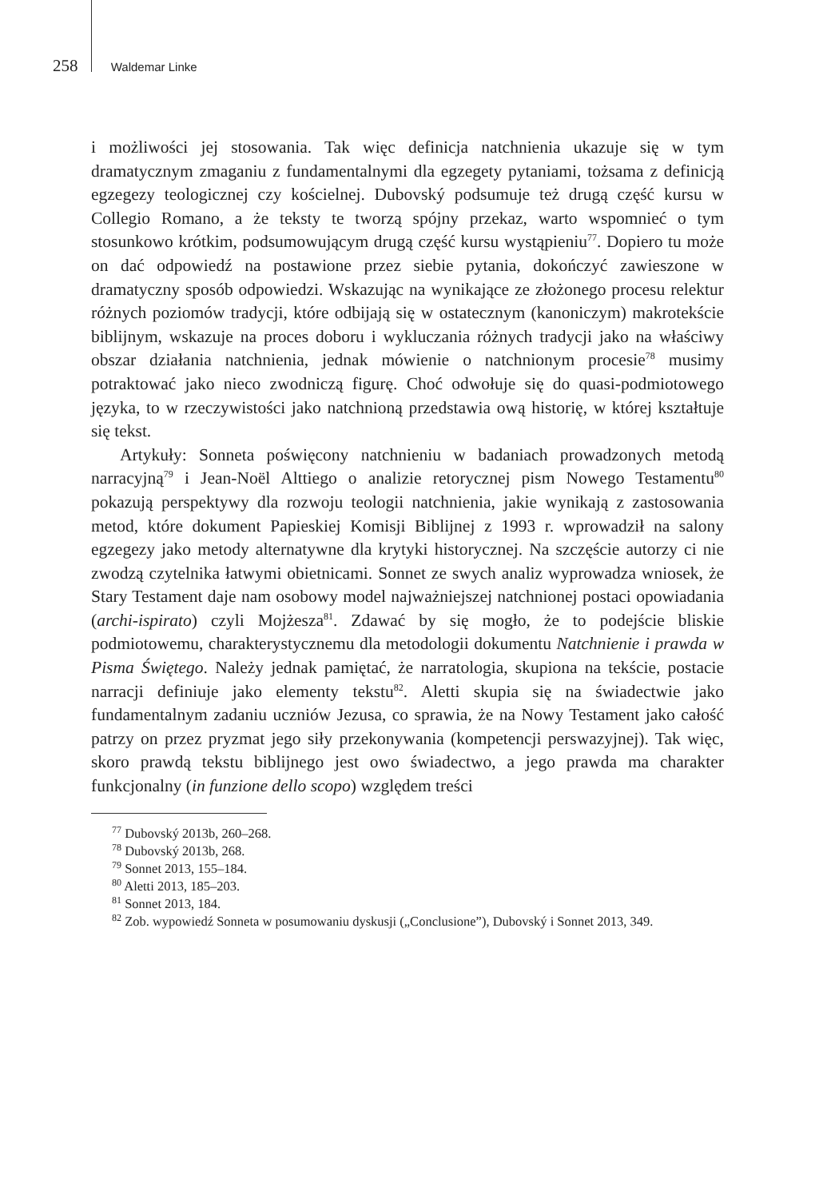258 Waldemar Linke
i możliwości jej stosowania. Tak więc definicja natchnienia ukazuje się w tym dramatycznym zmaganiu z fundamentalnymi dla egzegety pytaniami, tożsama z definicją egzegezy teologicznej czy kościelnej. Dubovský podsumuje też drugą część kursu w Collegio Romano, a że teksty te tworzą spójny przekaz, warto wspomnieć o tym stosunkowo krótkim, podsumowującym drugą część kursu wystąpieniu<sup>77</sup>. Dopiero tu może on dać odpowiedź na postawione przez siebie pytania, dokończyć zawieszone w dramatyczny sposób odpowiedzi. Wskazując na wynikające ze złożonego procesu relektur różnych poziomów tradycji, które odbijają się w ostatecznym (kanoniczym) makrotekście biblijnym, wskazuje na proces doboru i wykluczania różnych tradycji jako na właściwy obszar działania natchnienia, jednak mówienie o natchnionym procesie<sup>78</sup> musimy potraktować jako nieco zwodniczą figurę. Choć odwołuje się do quasi-podmiotowego języka, to w rzeczywistości jako natchnioną przedstawia ową historię, w której kształtuje się tekst.
Artykuły: Sonneta poświęcony natchnieniu w badaniach prowadzonych metodą narracyjną<sup>79</sup> i Jean-Noël Alttiego o analizie retorycznej pism Nowego Testamentu<sup>80</sup> pokazują perspektywy dla rozwoju teologii natchnienia, jakie wynikają z zastosowania metod, które dokument Papieskiej Komisji Biblijnej z 1993 r. wprowadził na salony egzegezy jako metody alternatywne dla krytyki historycznej. Na szczęście autorzy ci nie zwodzą czytelnika łatwymi obietnicami. Sonnet ze swych analiz wyprowadza wniosek, że Stary Testament daje nam osobowy model najważniejszej natchnionej postaci opowiadania (archi-ispirato) czyli Mojżesza<sup>81</sup>. Zdawać by się mogło, że to podejście bliskie podmiotowemu, charakterystycznemu dla metodologii dokumentu Natchnienie i prawda w Pisma Świętego. Należy jednak pamiętać, że narratologia, skupiona na tekście, postacie narracji definiuje jako elementy tekstu<sup>82</sup>. Aletti skupia się na świadectwie jako fundamentalnym zadaniu uczniów Jezusa, co sprawia, że na Nowy Testament jako całość patrzy on przez pryzmat jego siły przekonywania (kompetencji perswazyjnej). Tak więc, skoro prawdą tekstu biblijnego jest owo świadectwo, a jego prawda ma charakter funkcjonalny (in funzione dello scopo) względem treści
<sup>77</sup> Dubovský 2013b, 260–268.
<sup>78</sup> Dubovský 2013b, 268.
<sup>79</sup> Sonnet 2013, 155–184.
<sup>80</sup> Aletti 2013, 185–203.
<sup>81</sup> Sonnet 2013, 184.
<sup>82</sup> Zob. wypowiedź Sonneta w posumowaniu dyskusji („Conclusione”), Dubovský i Sonnet 2013, 349.